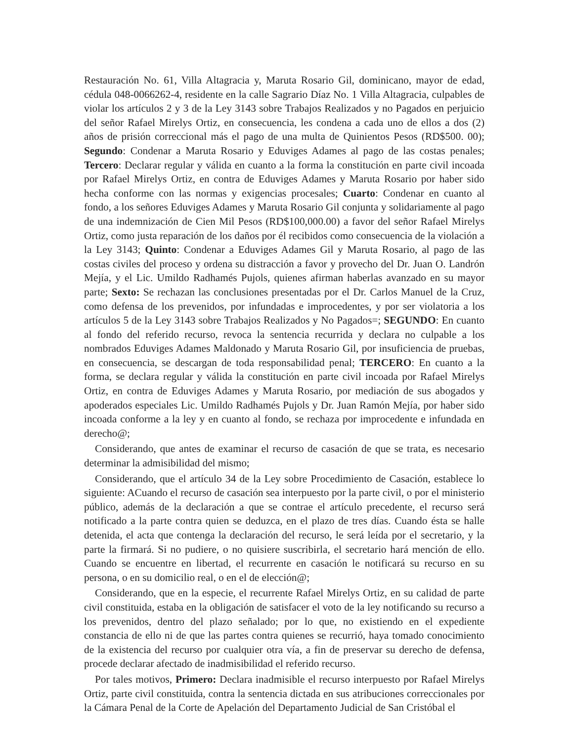Restauración No. 61, Villa Altagracia y, Maruta Rosario Gil, dominicano, mayor de edad, cédula 048-0066262-4, residente en la calle Sagrario Díaz No. 1 Villa Altagracia, culpables de violar los artículos 2 y 3 de la Ley 3143 sobre Trabajos Realizados y no Pagados en perjuicio del señor Rafael Mirelys Ortiz, en consecuencia, les condena a cada uno de ellos a dos (2) años de prisión correccional más el pago de una multa de Quinientos Pesos (RD$500. 00); Segundo: Condenar a Maruta Rosario y Eduviges Adames al pago de las costas penales; Tercero: Declarar regular y válida en cuanto a la forma la constitución en parte civil incoada por Rafael Mirelys Ortiz, en contra de Eduviges Adames y Maruta Rosario por haber sido hecha conforme con las normas y exigencias procesales; Cuarto: Condenar en cuanto al fondo, a los señores Eduviges Adames y Maruta Rosario Gil conjunta y solidariamente al pago de una indemnización de Cien Mil Pesos (RD$100,000.00) a favor del señor Rafael Mirelys Ortiz, como justa reparación de los daños por él recibidos como consecuencia de la violación a la Ley 3143; Quinto: Condenar a Eduviges Adames Gil y Maruta Rosario, al pago de las costas civiles del proceso y ordena su distracción a favor y provecho del Dr. Juan O. Landrón Mejía, y el Lic. Umildo Radhamés Pujols, quienes afirman haberlas avanzado en su mayor parte; Sexto: Se rechazan las conclusiones presentadas por el Dr. Carlos Manuel de la Cruz, como defensa de los prevenidos, por infundadas e improcedentes, y por ser violatoria a los artículos 5 de la Ley 3143 sobre Trabajos Realizados y No Pagados=; SEGUNDO: En cuanto al fondo del referido recurso, revoca la sentencia recurrida y declara no culpable a los nombrados Eduviges Adames Maldonado y Maruta Rosario Gil, por insuficiencia de pruebas, en consecuencia, se descargan de toda responsabilidad penal; TERCERO: En cuanto a la forma, se declara regular y válida la constitución en parte civil incoada por Rafael Mirelys Ortiz, en contra de Eduviges Adames y Maruta Rosario, por mediación de sus abogados y apoderados especiales Lic. Umildo Radhamés Pujols y Dr. Juan Ramón Mejía, por haber sido incoada conforme a la ley y en cuanto al fondo, se rechaza por improcedente e infundada en derecho@;
Considerando, que antes de examinar el recurso de casación de que se trata, es necesario determinar la admisibilidad del mismo;
Considerando, que el artículo 34 de la Ley sobre Procedimiento de Casación, establece lo siguiente: ACuando el recurso de casación sea interpuesto por la parte civil, o por el ministerio público, además de la declaración a que se contrae el artículo precedente, el recurso será notificado a la parte contra quien se deduzca, en el plazo de tres días. Cuando ésta se halle detenida, el acta que contenga la declaración del recurso, le será leída por el secretario, y la parte la firmará. Si no pudiere, o no quisiere suscribirla, el secretario hará mención de ello. Cuando se encuentre en libertad, el recurrente en casación le notificará su recurso en su persona, o en su domicilio real, o en el de elección@;
Considerando, que en la especie, el recurrente Rafael Mirelys Ortiz, en su calidad de parte civil constituida, estaba en la obligación de satisfacer el voto de la ley notificando su recurso a los prevenidos, dentro del plazo señalado; por lo que, no existiendo en el expediente constancia de ello ni de que las partes contra quienes se recurrió, haya tomado conocimiento de la existencia del recurso por cualquier otra vía, a fin de preservar su derecho de defensa, procede declarar afectado de inadmisibilidad el referido recurso.
Por tales motivos, Primero: Declara inadmisible el recurso interpuesto por Rafael Mirelys Ortiz, parte civil constituida, contra la sentencia dictada en sus atribuciones correccionales por la Cámara Penal de la Corte de Apelación del Departamento Judicial de San Cristóbal el